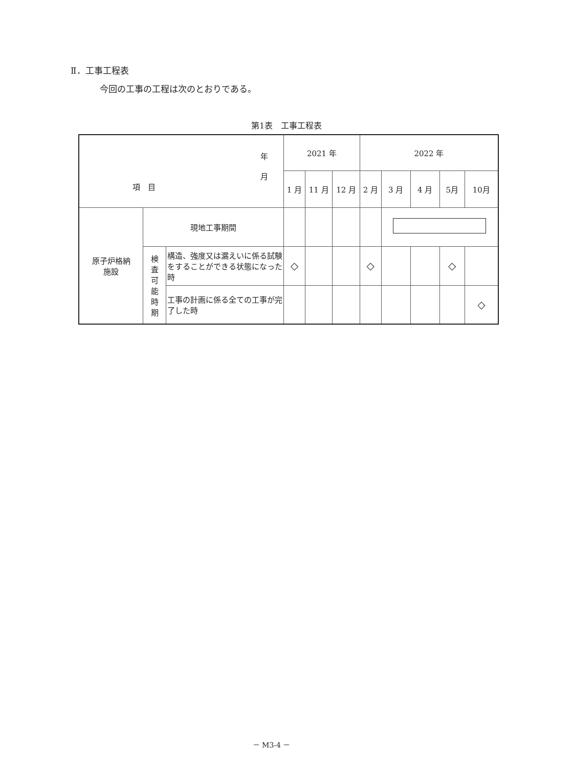Ⅱ．工事工程表
今回の工事の工程は次のとおりである。
第1表　工事工程表
| 年 月 項 目 | | | 2021 年 | | | 2022 年 | | | | |
| --- | --- | --- | --- | --- | --- | --- | --- | --- | --- | --- |
| | | | 1 月 | 11 月 | 12 月 | 2 月 | 3 月 | 4 月 | 5月 | 10月 |
| 原子炉格納 施設 | 現地工事期間 | | | | | | | | | |
| | 検 査 可 能 時 期 | 構造、強度又は漏えいに係る試験をすることができる状態になった時 | ◇ | | | ◇ | | | ◇ | |
| | | 工事の計画に係る全ての工事が完了した時 | | | | | | | | ◇ |
－ M3-4 －